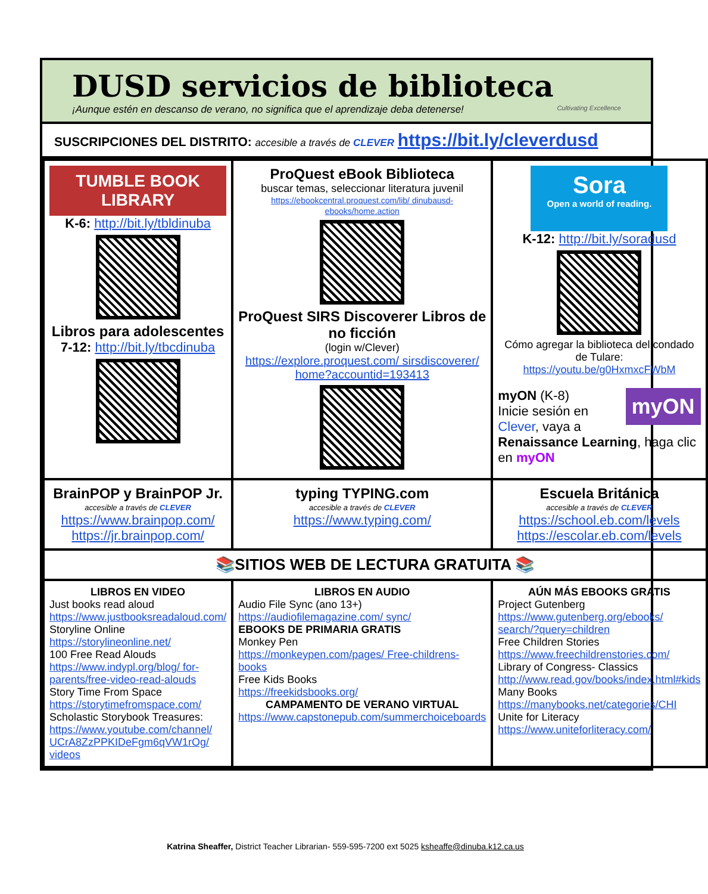DUSD servicios de biblioteca
¡Aunque estén en descanso de verano, no significa que el aprendizaje deba detenerse!
Cultivating Excellence
SUSCRIPCIONES DEL DISTRITO: accesible a través de CLEVER https://bit.ly/cleverdusd
| TUMBLE BOOK LIBRARY K-6: http://bit.ly/tbldinuba Libros para adolescentes 7-12: http://bit.ly/tbcdinuba | ProQuest eBook Biblioteca buscar temas, seleccionar literatura juvenil https://ebookcentral.proquest.com/lib/ dinubausd-ebooks/home.action ProQuest SIRS Discoverer Libros de no ficción (login w/Clever) https://explore.proquest.com/ sirsdiscoverer/ home?accountid=193413 | Sora Open a world of reading. K-12: http://bit.ly/soradusd Cómo agregar la biblioteca del condado de Tulare: https://youtu.be/g0HxmxcFWbM myON myON (K-8) Inicie sesión en Clever , vaya a Renaissance Learning , haga clic en myON |
| BrainPOP y BrainPOP Jr. accesible a través de CLEVER https://www.brainpop.com/ https://jr.brainpop.com/ | typing TYPING.com accesible a través de CLEVER https://www.typing.com/ | Escuela Británica accesible a través de CLEVER https://school.eb.com/levels https://escolar.eb.com/levels |
| 📚SITIOS WEB DE LECTURA GRATUITA 📚 | | |
| LIBROS EN VIDEO Just books read aloud https://www.justbooksreadaloud.com/ Storyline Online https://storylineonline.net/ 100 Free Read Alouds https://www.indypl.org/blog/ for-parents/free-video-read-alouds Story Time From Space https://storytimefromspace.com/ Scholastic Storybook Treasures: https://www.youtube.com/channel/ UCrA8ZzPPKIDeFgm6qVW1rOg/ videos | LIBROS EN AUDIO Audio File Sync (ano 13+) https://audiofilemagazine.com/ sync/ EBOOKS DE PRIMARIA GRATIS Monkey Pen https://monkeypen.com/pages/ Free-childrens-books Free Kids Books https://freekidsbooks.org/ CAMPAMENTO DE VERANO VIRTUAL https://www.capstonepub.com/summerchoiceboards | AÚN MÁS EBOOKS GRATIS Project Gutenberg https://www.gutenberg.org/ebooks/ search/?query=children Free Children Stories https://www.freechildrenstories.com/ Library of Congress- Classics http://www.read.gov/books/index.html#kids Many Books https://manybooks.net/categories/CHI Unite for Literacy https://www.uniteforliteracy.com/ |
Katrina Sheaffer, District Teacher Librarian- 559-595-7200 ext 5025 ksheaffe@dinuba.k12.ca.us